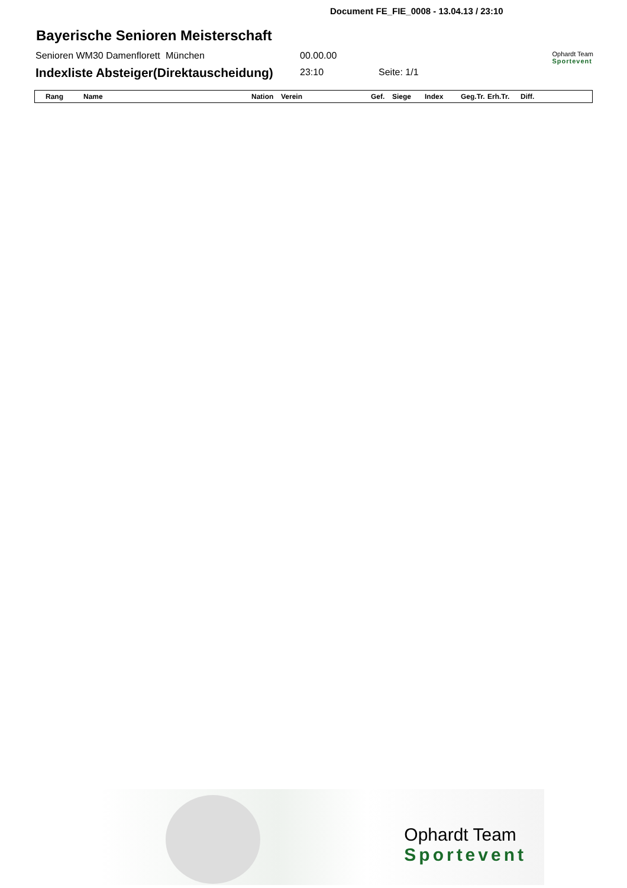Document FE_FIE_0008 - 13.04.13 / 23:10
Bayerische Senioren Meisterschaft
Senioren WM30 Damenflorett München 00.00.00
Ophardt Team
Sportevent
Indexliste Absteiger(Direktauscheidung) 23:10 Seite: 1/1
| Rang | Name | Nation | Verein | Gef. | Siege | Index | Geg.Tr. | Erh.Tr. | Diff. |
| --- | --- | --- | --- | --- | --- | --- | --- | --- | --- |
Ophardt Team
Sportevent